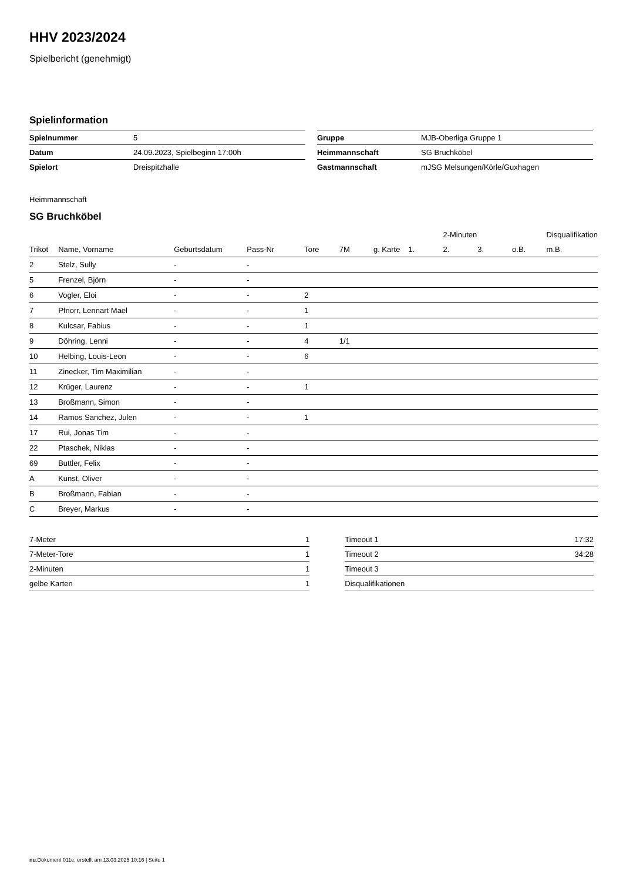HHV 2023/2024
Spielbericht (genehmigt)
Spielinformation
| Spielnummer | 5 |
| Datum | 24.09.2023, Spielbeginn 17:00h |
| Spielort | Dreispitzhalle |
| Gruppe | MJB-Oberliga Gruppe 1 |
| Heimmannschaft | SG Bruchköbel |
| Gastmannschaft | mJSG Melsungen/Körle/Guxhagen |
Heimmannschaft
SG Bruchköbel
| | | | | | | | | 2-Minuten | | | Disqualifikation |
| --- | --- | --- | --- | --- | --- | --- | --- | --- | --- | --- | --- |
| Trikot | Name, Vorname | Geburtsdatum | Pass-Nr | Tore | 7M | g. Karte | 1. | 2. | 3. | o.B. | m.B. |
| 2 | Stelz, Sully | - | - | | | | | | | | |
| 5 | Frenzel, Björn | - | - | | | | | | | | |
| 6 | Vogler, Eloi | - | - | 2 | | | | | | | |
| 7 | Pfnorr, Lennart Mael | - | - | 1 | | | | | | | |
| 8 | Kulcsar, Fabius | - | - | 1 | | | | | | | |
| 9 | Döhring, Lenni | - | - | 4 | 1/1 | | | | | | |
| 10 | Helbing, Louis-Leon | - | - | 6 | | | | | | | |
| 11 | Zinecker, Tim Maximilian | - | - | | | | | | | | |
| 12 | Krüger, Laurenz | - | - | 1 | | | | | | | |
| 13 | Broßmann, Simon | - | - | | | | | | | | |
| 14 | Ramos Sanchez, Julen | - | - | 1 | | | | | | | |
| 17 | Rui, Jonas Tim | - | - | | | | | | | | |
| 22 | Ptaschek, Niklas | - | - | | | | | | | | |
| 69 | Buttler, Felix | - | - | | | | | | | | |
| A | Kunst, Oliver | - | - | | | | | | | | |
| B | Broßmann, Fabian | - | - | | | | | | | | |
| C | Breyer, Markus | - | - | | | | | | | | |
| 7-Meter | 1 |
| 7-Meter-Tore | 1 |
| 2-Minuten | 1 |
| gelbe Karten | 1 |
| Timeout 1 | 17:32 |
| Timeout 2 | 34:28 |
| Timeout 3 | |
| Disqualifikationen | |
nu.Dokument 011e, erstellt am 13.03.2025 10:16 | Seite 1